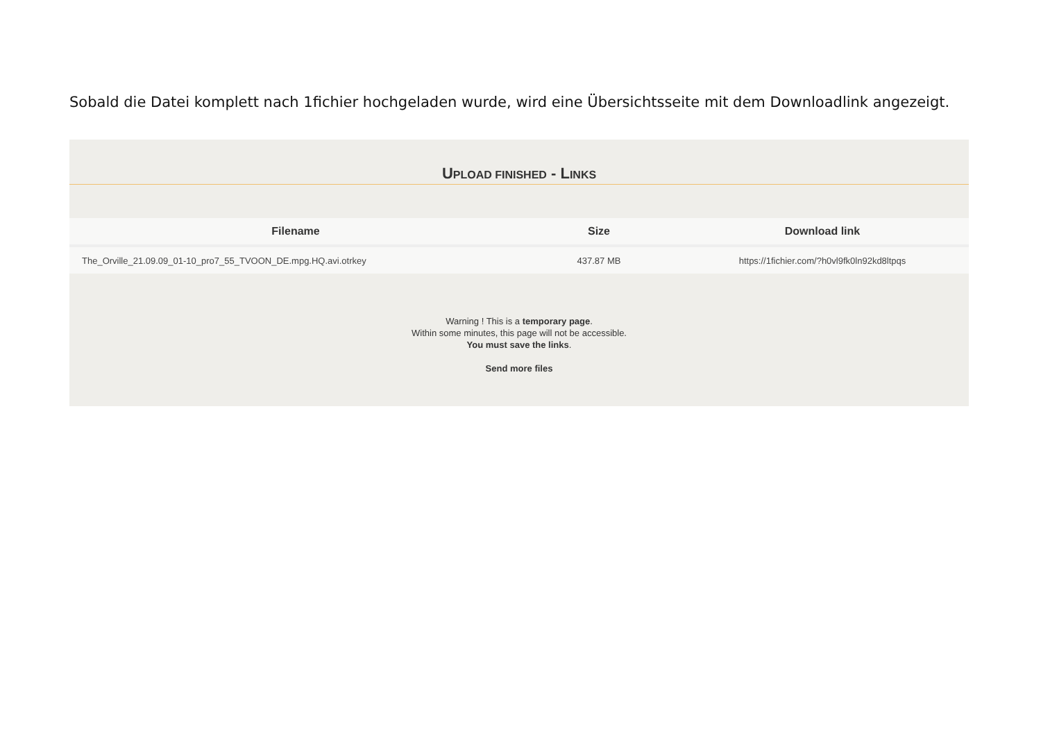Sobald die Datei komplett nach 1fichier hochgeladen wurde, wird eine Übersichtsseite mit dem Downloadlink angezeigt.
UPLOAD FINISHED - LINKS
| Filename | Size | Download link |
| --- | --- | --- |
| The_Orville_21.09.09_01-10_pro7_55_TVOON_DE.mpg.HQ.avi.otrkey | 437.87 MB | https://1fichier.com/?h0vl9fk0ln92kd8ltpqs |
Warning ! This is a temporary page.
Within some minutes, this page will not be accessible.
You must save the links.
Send more files